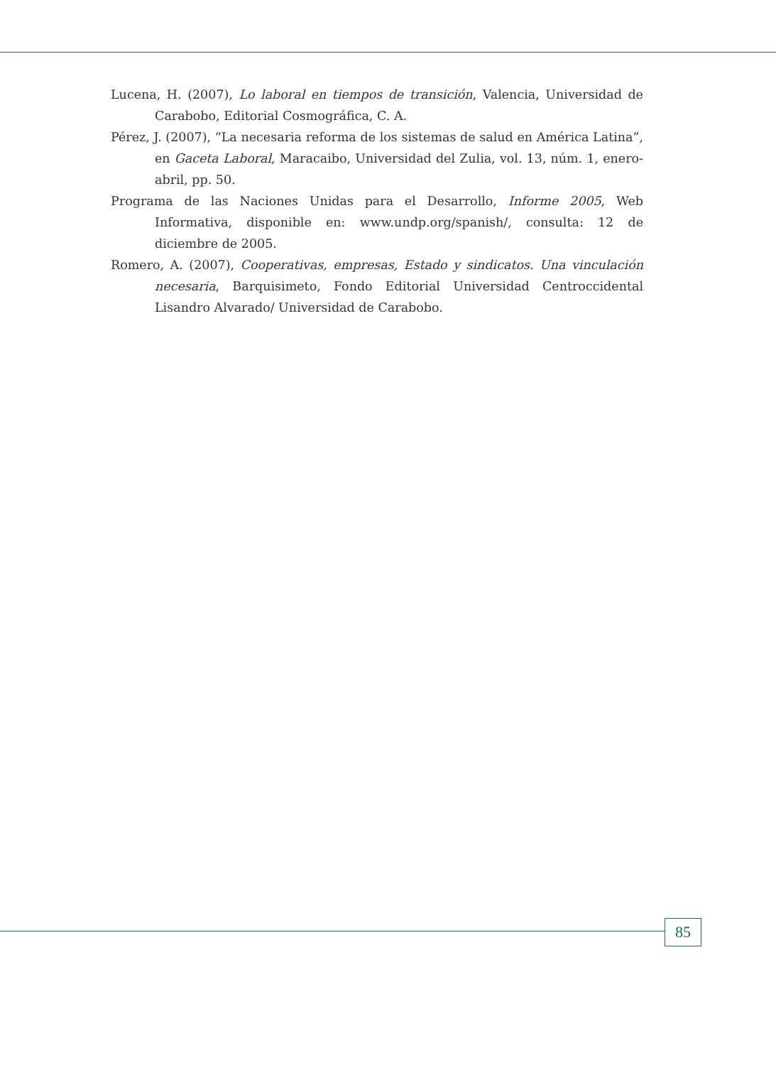Lucena, H. (2007), Lo laboral en tiempos de transición, Valencia, Universidad de Carabobo, Editorial Cosmográfica, C. A.
Pérez, J. (2007), “La necesaria reforma de los sistemas de salud en América Latina”, en Gaceta Laboral, Maracaibo, Universidad del Zulia, vol. 13, núm. 1, enero-abril, pp. 50.
Programa de las Naciones Unidas para el Desarrollo, Informe 2005, Web Informativa, disponible en: www.undp.org/spanish/, consulta: 12 de diciembre de 2005.
Romero, A. (2007), Cooperativas, empresas, Estado y sindicatos. Una vinculación necesaria, Barquisimeto, Fondo Editorial Universidad Centroccidental Lisandro Alvarado/ Universidad de Carabobo.
85